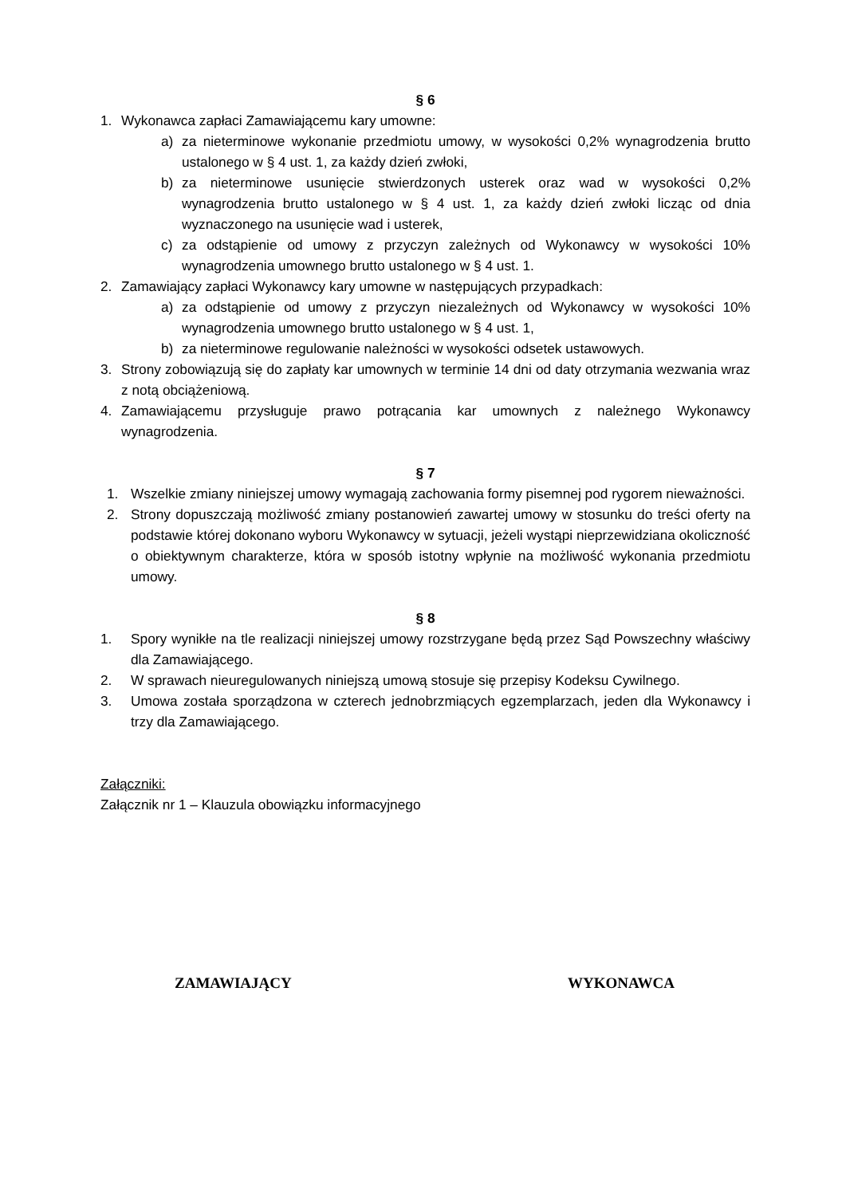§ 6
1. Wykonawca zapłaci Zamawiającemu kary umowne:
a) za nieterminowe wykonanie przedmiotu umowy, w wysokości 0,2% wynagrodzenia brutto ustalonego w § 4 ust. 1, za każdy dzień zwłoki,
b) za nieterminowe usunięcie stwierdzonych usterek oraz wad w wysokości 0,2% wynagrodzenia brutto ustalonego w § 4 ust. 1, za każdy dzień zwłoki licząc od dnia wyznaczonego na usunięcie wad i usterek,
c) za odstąpienie od umowy z przyczyn zależnych od Wykonawcy w wysokości 10% wynagrodzenia umownego brutto ustalonego w § 4 ust. 1.
2. Zamawiający zapłaci Wykonawcy kary umowne w następujących przypadkach:
a) za odstąpienie od umowy z przyczyn niezależnych od Wykonawcy w wysokości 10% wynagrodzenia umownego brutto ustalonego w § 4 ust. 1,
b) za nieterminowe regulowanie należności w wysokości odsetek ustawowych.
3. Strony zobowiązują się do zapłaty kar umownych w terminie 14 dni od daty otrzymania wezwania wraz z notą obciążeniową.
4. Zamawiającemu przysługuje prawo potrącania kar umownych z należnego Wykonawcy wynagrodzenia.
§ 7
1. Wszelkie zmiany niniejszej umowy wymagają zachowania formy pisemnej pod rygorem nieważności.
2. Strony dopuszczają możliwość zmiany postanowień zawartej umowy w stosunku do treści oferty na podstawie której dokonano wyboru Wykonawcy w sytuacji, jeżeli wystąpi nieprzewidziana okoliczność o obiektywnym charakterze, która w sposób istotny wpłynie na możliwość wykonania przedmiotu umowy.
§ 8
1. Spory wynikłe na tle realizacji niniejszej umowy rozstrzygane będą przez Sąd Powszechny właściwy dla Zamawiającego.
2. W sprawach nieuregulowanych niniejszą umową stosuje się przepisy Kodeksu Cywilnego.
3. Umowa została sporządzona w czterech jednobrzmiących egzemplarzach, jeden dla Wykonawcy i trzy dla Zamawiającego.
Załączniki:
Załącznik nr 1 – Klauzula obowiązku informacyjnego
ZAMAWIAJĄCY WYKONAWCA